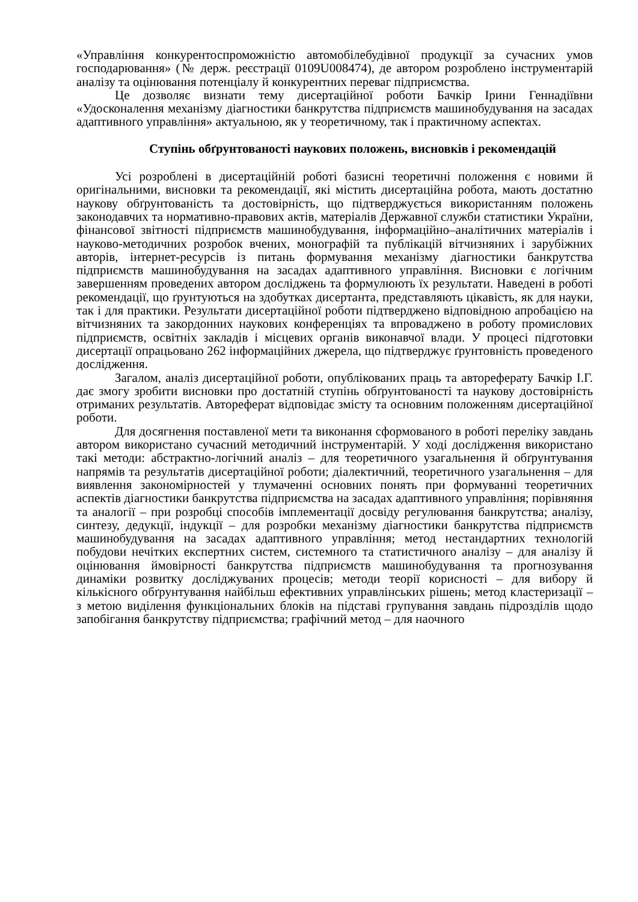«Управління конкурентоспроможністю автомобілебудівної продукції за сучасних умов господарювання» (№ держ. реєстрації 0109U008474), де автором розроблено інструментарій аналізу та оцінювання потенціалу й конкурентних переваг підприємства.
Це дозволяє визнати тему дисертаційної роботи Бачкір Ірини Геннадіївни «Удосконалення механізму діагностики банкрутства підприємств машинобудування на засадах адаптивного управління» актуальною, як у теоретичному, так і практичному аспектах.
Ступінь обґрунтованості наукових положень, висновків і рекомендацій
Усі розроблені в дисертаційній роботі базисні теоретичні положення є новими й оригінальними, висновки та рекомендації, які містить дисертаційна робота, мають достатню наукову обґрунтованість та достовірність, що підтверджується використанням положень законодавчих та нормативно-правових актів, матеріалів Державної служби статистики України, фінансової звітності підприємств машинобудування, інформаційно–аналітичних матеріалів і науково-методичних розробок вчених, монографій та публікацій вітчизняних і зарубіжних авторів, інтернет-ресурсів із питань формування механізму діагностики банкрутства підприємств машинобудування на засадах адаптивного управління. Висновки є логічним завершенням проведених автором досліджень та формулюють їх результати. Наведені в роботі рекомендації, що ґрунтуються на здобутках дисертанта, представляють цікавість, як для науки, так і для практики. Результати дисертаційної роботи підтверджено відповідною апробацією на вітчизняних та закордонних наукових конференціях та впроваджено в роботу промислових підприємств, освітніх закладів і місцевих органів виконавчої влади. У процесі підготовки дисертації опрацьовано 262 інформаційних джерела, що підтверджує ґрунтовність проведеного дослідження.
Загалом, аналіз дисертаційної роботи, опублікованих праць та автореферату Бачкір І.Г. дає змогу зробити висновки про достатній ступінь обґрунтованості та наукову достовірність отриманих результатів. Автореферат відповідає змісту та основним положенням дисертаційної роботи.
Для досягнення поставленої мети та виконання сформованого в роботі переліку завдань автором використано сучасний методичний інструментарій. У ході дослідження використано такі методи: абстрактно-логічний аналіз – для теоретичного узагальнення й обґрунтування напрямів та результатів дисертаційної роботи; діалектичний, теоретичного узагальнення – для виявлення закономірностей у тлумаченні основних понять при формуванні теоретичних аспектів діагностики банкрутства підприємства на засадах адаптивного управління; порівняння та аналогії – при розробці способів імплементації досвіду регулювання банкрутства; аналізу, синтезу, дедукції, індукції – для розробки механізму діагностики банкрутства підприємств машинобудування на засадах адаптивного управління; метод нестандартних технологій побудови нечітких експертних систем, системного та статистичного аналізу – для аналізу й оцінювання ймовірності банкрутства підприємств машинобудування та прогнозування динаміки розвитку досліджуваних процесів; методи теорії корисності – для вибору й кількісного обґрунтування найбільш ефективних управлінських рішень; метод кластеризації – з метою виділення функціональних блоків на підставі групування завдань підрозділів щодо запобігання банкрутству підприємства; графічний метод – для наочного